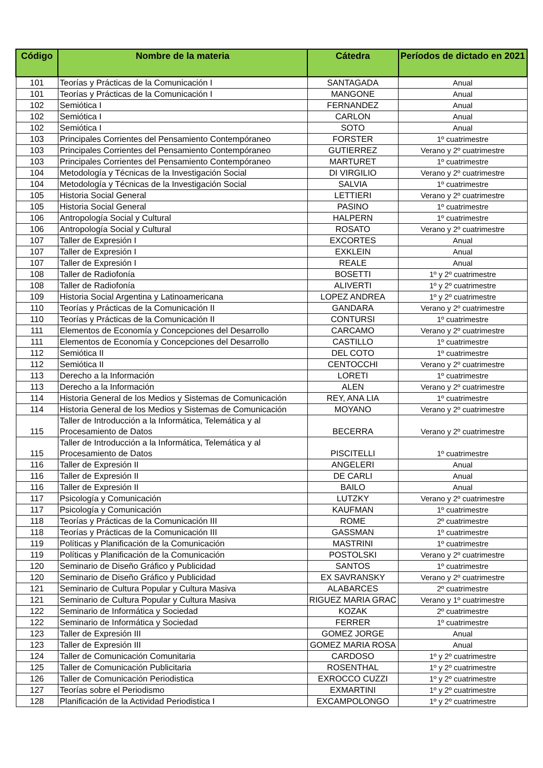| Código | Nombre de la materia | Cátedra | Períodos de dictado en 2021 |
| --- | --- | --- | --- |
| 101 | Teorías y Prácticas de la Comunicación I | SANTAGADA | Anual |
| 101 | Teorías y Prácticas de la Comunicación I | MANGONE | Anual |
| 102 | Semiótica I | FERNANDEZ | Anual |
| 102 | Semiótica I | CARLON | Anual |
| 102 | Semiótica I | SOTO | Anual |
| 103 | Principales Corrientes del Pensamiento Contempóraneo | FORSTER | 1º cuatrimestre |
| 103 | Principales Corrientes del Pensamiento Contempóraneo | GUTIERREZ | Verano y 2º cuatrimestre |
| 103 | Principales Corrientes del Pensamiento Contempóraneo | MARTURET | 1º cuatrimestre |
| 104 | Metodología y Técnicas de la Investigación Social | DI VIRGILIO | Verano y 2º cuatrimestre |
| 104 | Metodología y Técnicas de la Investigación Social | SALVIA | 1º cuatrimestre |
| 105 | Historia Social General | LETTIERI | Verano y 2º cuatrimestre |
| 105 | Historia Social General | PASINO | 1º cuatrimestre |
| 106 | Antropología Social y Cultural | HALPERN | 1º cuatrimestre |
| 106 | Antropología Social y Cultural | ROSATO | Verano y 2º cuatrimestre |
| 107 | Taller de Expresión I | EXCORTES | Anual |
| 107 | Taller de Expresión I | EXKLEIN | Anual |
| 107 | Taller de Expresión I | REALE | Anual |
| 108 | Taller de Radiofonía | BOSETTI | 1º y 2º cuatrimestre |
| 108 | Taller de Radiofonía | ALIVERTI | 1º y 2º cuatrimestre |
| 109 | Historia Social Argentina y Latinoamericana | LOPEZ ANDREA | 1º y 2º cuatrimestre |
| 110 | Teorías y Prácticas de la Comunicación II | GANDARA | Verano y 2º cuatrimestre |
| 110 | Teorías y Prácticas de la Comunicación II | CONTURSI | 1º cuatrimestre |
| 111 | Elementos de Economía y Concepciones del Desarrollo | CARCAMO | Verano y 2º cuatrimestre |
| 111 | Elementos de Economía y Concepciones del Desarrollo | CASTILLO | 1º cuatrimestre |
| 112 | Semiótica II | DEL COTO | 1º cuatrimestre |
| 112 | Semiótica II | CENTOCCHI | Verano y 2º cuatrimestre |
| 113 | Derecho a la Información | LORETI | 1º cuatrimestre |
| 113 | Derecho a la Información | ALEN | Verano y 2º cuatrimestre |
| 114 | Historia General de los Medios y Sistemas de Comunicación | REY, ANA LIA | 1º cuatrimestre |
| 114 | Historia General de los Medios y Sistemas de Comunicación | MOYANO | Verano y 2º cuatrimestre |
| 115 | Taller de Introducción a la Informática, Telemática y al Procesamiento de Datos | BECERRA | Verano y 2º cuatrimestre |
| 115 | Taller de Introducción a la Informática, Telemática y al Procesamiento de Datos | PISCITELLI | 1º cuatrimestre |
| 116 | Taller de Expresión II | ANGELERI | Anual |
| 116 | Taller de Expresión II | DE CARLI | Anual |
| 116 | Taller de Expresión II | BAILO | Anual |
| 117 | Psicología y Comunicación | LUTZKY | Verano y 2º cuatrimestre |
| 117 | Psicología y Comunicación | KAUFMAN | 1º cuatrimestre |
| 118 | Teorías y Prácticas de la Comunicación III | ROME | 2º cuatrimestre |
| 118 | Teorías y Prácticas de la Comunicación III | GASSMAN | 1º cuatrimestre |
| 119 | Políticas y Planificación de la Comunicación | MASTRINI | 1º cuatrimestre |
| 119 | Políticas y Planificación de la Comunicación | POSTOLSKI | Verano y 2º cuatrimestre |
| 120 | Seminario de Diseño Gráfico y Publicidad | SANTOS | 1º cuatrimestre |
| 120 | Seminario de Diseño Gráfico y Publicidad | EX SAVRANSKY | Verano y 2º cuatrimestre |
| 121 | Seminario de Cultura Popular y Cultura Masiva | ALABARCES | 2º cuatrimestre |
| 121 | Seminario de Cultura Popular y Cultura Masiva | RIGUEZ MARIA GRAC | Verano y 1º cuatrimestre |
| 122 | Seminario de Informática y Sociedad | KOZAK | 2º cuatrimestre |
| 122 | Seminario de Informática y Sociedad | FERRER | 1º cuatrimestre |
| 123 | Taller de Expresión III | GOMEZ JORGE | Anual |
| 123 | Taller de Expresión III | GOMEZ MARIA ROSA | Anual |
| 124 | Taller de Comunicación Comunitaria | CARDOSO | 1º y 2º cuatrimestre |
| 125 | Taller de Comunicación Publicitaria | ROSENTHAL | 1º y 2º cuatrimestre |
| 126 | Taller de Comunicación Periodistica | EXROCCO CUZZI | 1º y 2º cuatrimestre |
| 127 | Teorías sobre el Periodismo | EXMARTINI | 1º y 2º cuatrimestre |
| 128 | Planificación de la Actividad Periodistica I | EXCAMPOLONGO | 1º y 2º cuatrimestre |